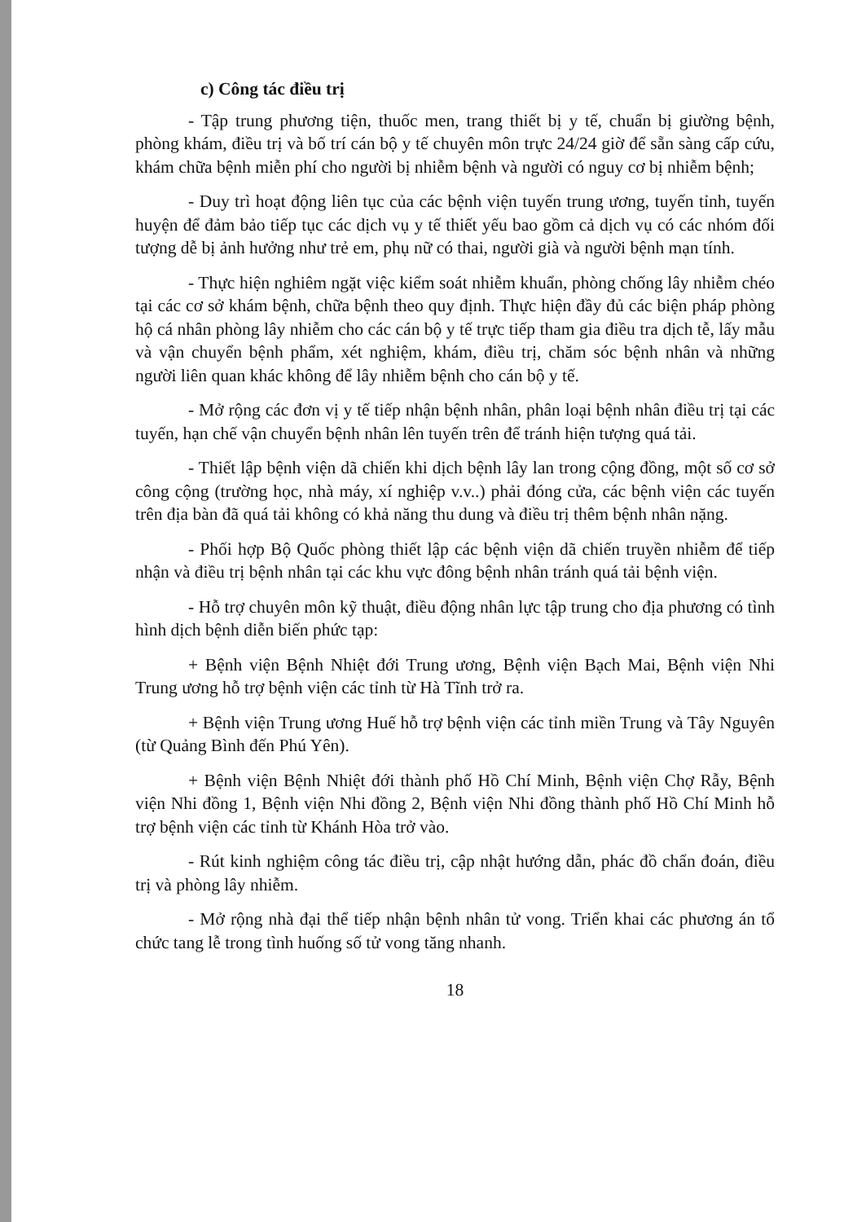c) Công tác điều trị
- Tập trung phương tiện, thuốc men, trang thiết bị y tế, chuẩn bị giường bệnh, phòng khám, điều trị và bố trí cán bộ y tế chuyên môn trực 24/24 giờ để sẵn sàng cấp cứu, khám chữa bệnh miễn phí cho người bị nhiễm bệnh và người có nguy cơ bị nhiễm bệnh;
- Duy trì hoạt động liên tục của các bệnh viện tuyến trung ương, tuyến tỉnh, tuyến huyện để đảm bảo tiếp tục các dịch vụ y tế thiết yếu bao gồm cả dịch vụ có các nhóm đối tượng dễ bị ảnh hưởng như trẻ em, phụ nữ có thai, người già và người bệnh mạn tính.
- Thực hiện nghiêm ngặt việc kiểm soát nhiễm khuẩn, phòng chống lây nhiễm chéo tại các cơ sở khám bệnh, chữa bệnh theo quy định. Thực hiện đầy đủ các biện pháp phòng hộ cá nhân phòng lây nhiễm cho các cán bộ y tế trực tiếp tham gia điều tra dịch tễ, lấy mẫu và vận chuyển bệnh phẩm, xét nghiệm, khám, điều trị, chăm sóc bệnh nhân và những người liên quan khác không để lây nhiễm bệnh cho cán bộ y tế.
- Mở rộng các đơn vị y tế tiếp nhận bệnh nhân, phân loại bệnh nhân điều trị tại các tuyến, hạn chế vận chuyển bệnh nhân lên tuyến trên để tránh hiện tượng quá tải.
- Thiết lập bệnh viện dã chiến khi dịch bệnh lây lan trong cộng đồng, một số cơ sở công cộng (trường học, nhà máy, xí nghiệp v.v..) phải đóng cửa, các bệnh viện các tuyến trên địa bàn đã quá tải không có khả năng thu dung và điều trị thêm bệnh nhân nặng.
- Phối hợp Bộ Quốc phòng thiết lập các bệnh viện dã chiến truyền nhiễm để tiếp nhận và điều trị bệnh nhân tại các khu vực đông bệnh nhân tránh quá tải bệnh viện.
- Hỗ trợ chuyên môn kỹ thuật, điều động nhân lực tập trung cho địa phương có tình hình dịch bệnh diễn biến phức tạp:
+ Bệnh viện Bệnh Nhiệt đới Trung ương, Bệnh viện Bạch Mai, Bệnh viện Nhi Trung ương hỗ trợ bệnh viện các tỉnh từ Hà Tĩnh trở ra.
+ Bệnh viện Trung ương Huế hỗ trợ bệnh viện các tỉnh miền Trung và Tây Nguyên (từ Quảng Bình đến Phú Yên).
+ Bệnh viện Bệnh Nhiệt đới thành phố Hồ Chí Minh, Bệnh viện Chợ Rẫy, Bệnh viện Nhi đồng 1, Bệnh viện Nhi đồng 2, Bệnh viện Nhi đồng thành phố Hồ Chí Minh hỗ trợ bệnh viện các tỉnh từ Khánh Hòa trở vào.
- Rút kinh nghiệm công tác điều trị, cập nhật hướng dẫn, phác đồ chẩn đoán, điều trị và phòng lây nhiễm.
- Mở rộng nhà đại thể tiếp nhận bệnh nhân tử vong. Triển khai các phương án tổ chức tang lễ trong tình huống số tử vong tăng nhanh.
18